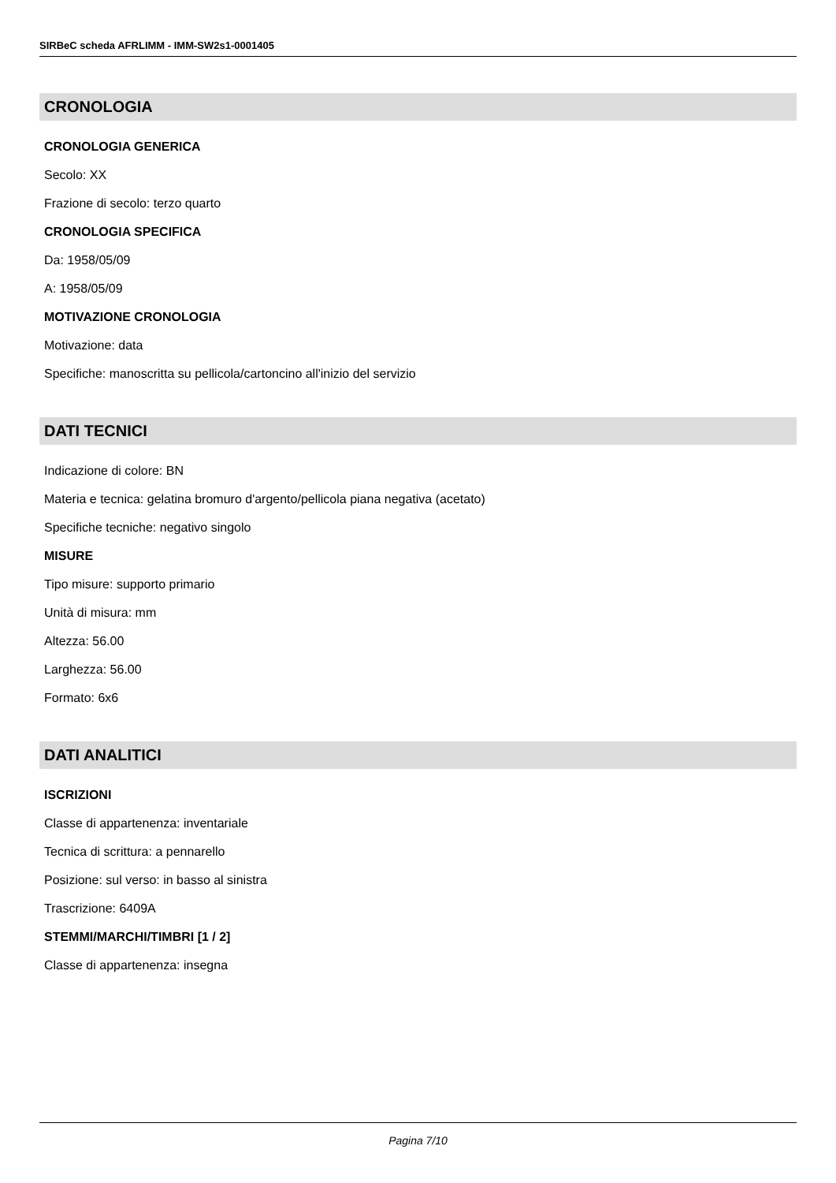SIRBeC scheda AFRLIMM - IMM-SW2s1-0001405
CRONOLOGIA
CRONOLOGIA GENERICA
Secolo: XX
Frazione di secolo: terzo quarto
CRONOLOGIA SPECIFICA
Da: 1958/05/09
A: 1958/05/09
MOTIVAZIONE CRONOLOGIA
Motivazione: data
Specifiche: manoscritta su pellicola/cartoncino all'inizio del servizio
DATI TECNICI
Indicazione di colore: BN
Materia e tecnica: gelatina bromuro d'argento/pellicola piana negativa (acetato)
Specifiche tecniche: negativo singolo
MISURE
Tipo misure: supporto primario
Unità di misura: mm
Altezza: 56.00
Larghezza: 56.00
Formato: 6x6
DATI ANALITICI
ISCRIZIONI
Classe di appartenenza: inventariale
Tecnica di scrittura: a pennarello
Posizione: sul verso: in basso al sinistra
Trascrizione: 6409A
STEMMI/MARCHI/TIMBRI [1 / 2]
Classe di appartenenza: insegna
Pagina 7/10